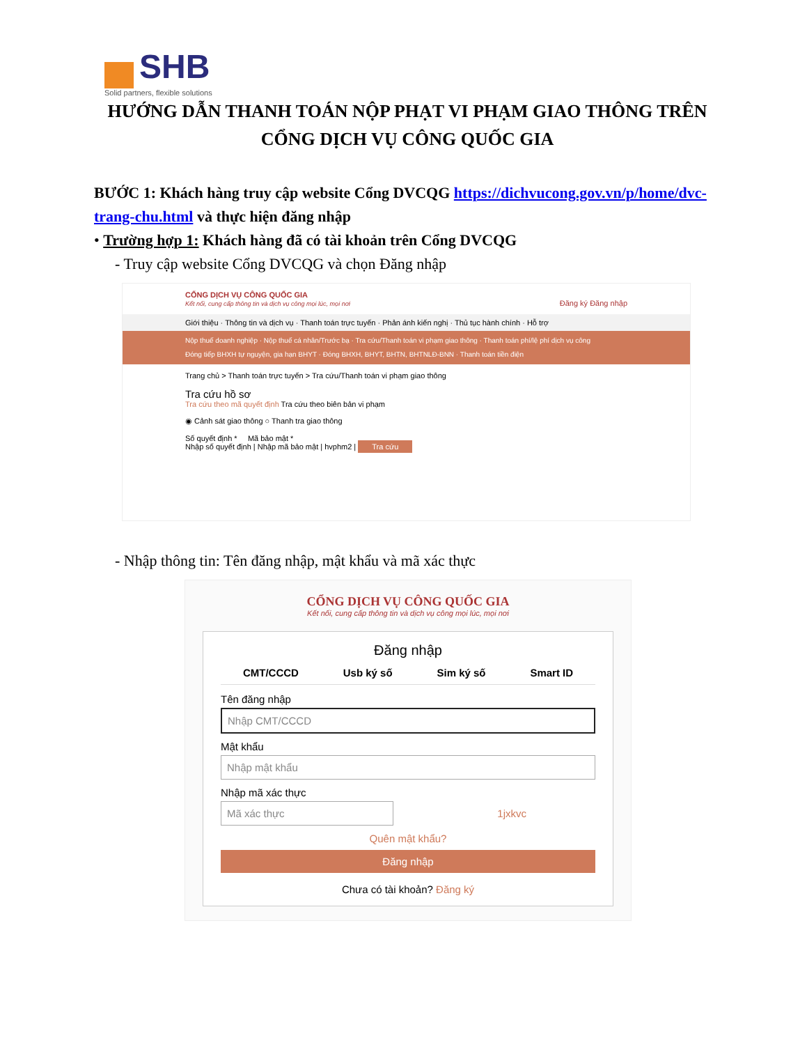SHB
Solid partners, flexible solutions
HƯỚNG DẪN THANH TOÁN NỘP PHẠT VI PHẠM GIAO THÔNG TRÊN CỔNG DỊCH VỤ CÔNG QUỐC GIA
BƯỚC 1: Khách hàng truy cập website Cổng DVCQG https://dichvucong.gov.vn/p/home/dvc-trang-chu.html và thực hiện đăng nhập
• Trường hợp 1: Khách hàng đã có tài khoản trên Cổng DVCQG
- Truy cập website Cổng DVCQG và chọn Đăng nhập
CỔNG DỊCH VỤ CÔNG QUỐC GIA
Kết nối, cung cấp thông tin và dịch vụ công mọi lúc, mọi nơi Đăng ký Đăng nhập
Giới thiệu · Thông tin và dịch vụ · Thanh toán trực tuyến · Phản ánh kiến nghị · Thủ tục hành chính · Hỗ trợ
Nộp thuế doanh nghiệp · Nộp thuế cá nhân/Trước bạ · Tra cứu/Thanh toán vi phạm giao thông · Thanh toán phí/lệ phí dịch vụ công
Đóng tiếp BHXH tự nguyện, gia hạn BHYT · Đóng BHXH, BHYT, BHTN, BHTNLĐ-BNN · Thanh toán tiền điện
Trang chủ > Thanh toán trực tuyến > Tra cứu/Thanh toán vi phạm giao thông
Tra cứu hồ sơ
Tra cứu theo mã quyết định Tra cứu theo biên bản vi phạm
◉ Cảnh sát giao thông ○ Thanh tra giao thông
Số quyết định * Mã bảo mật *
Nhập số quyết định | Nhập mã bảo mật | hvphm2 | Tra cứu
- Nhập thông tin: Tên đăng nhập, mật khẩu và mã xác thực
CỔNG DỊCH VỤ CÔNG QUỐC GIA
Kết nối, cung cấp thông tin và dịch vụ công mọi lúc, mọi nơi
Đăng nhập
CMT/CCCD Usb ký số Sim ký số Smart ID
Tên đăng nhập
Nhập CMT/CCCD
Mật khẩu
Nhập mật khẩu
Nhập mã xác thực
Mã xác thực 1jxkvc
Quên mật khẩu?
Đăng nhập
Chưa có tài khoản? Đăng ký